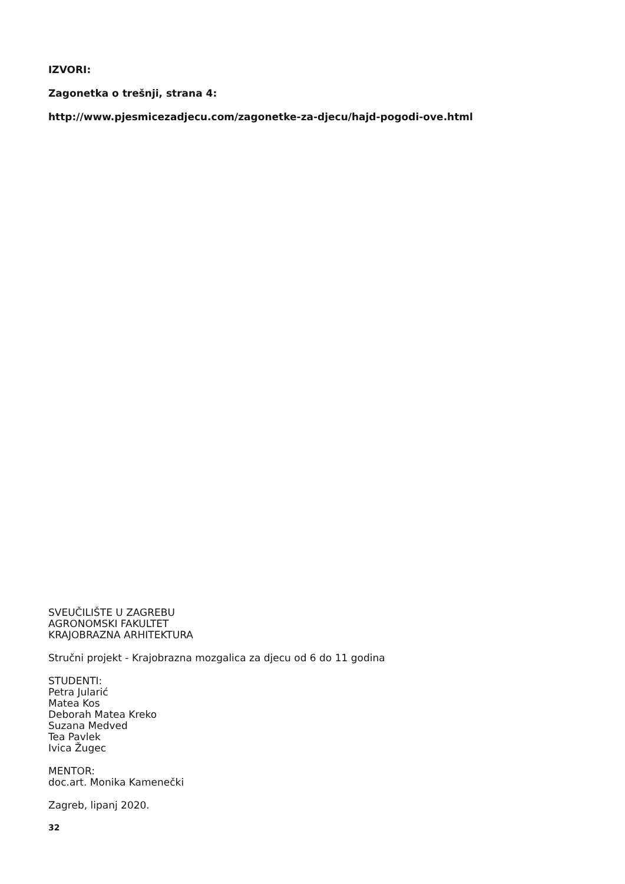IZVORI:
Zagonetka o trešnji, strana 4:
http://www.pjesmicezadjecu.com/zagonetke-za-djecu/hajd-pogodi-ove.html
SVEUČILIŠTE U ZAGREBU
AGRONOMSKI FAKULTET
KRAJOBRAZNA ARHITEKTURA
Stručni projekt - Krajobrazna mozgalica za djecu od 6 do 11 godina
STUDENTI:
Petra Jularić
Matea Kos
Deborah Matea Kreko
Suzana Medved
Tea Pavlek
Ivica Žugec
MENTOR:
doc.art. Monika Kamenečki
Zagreb, lipanj 2020.
32